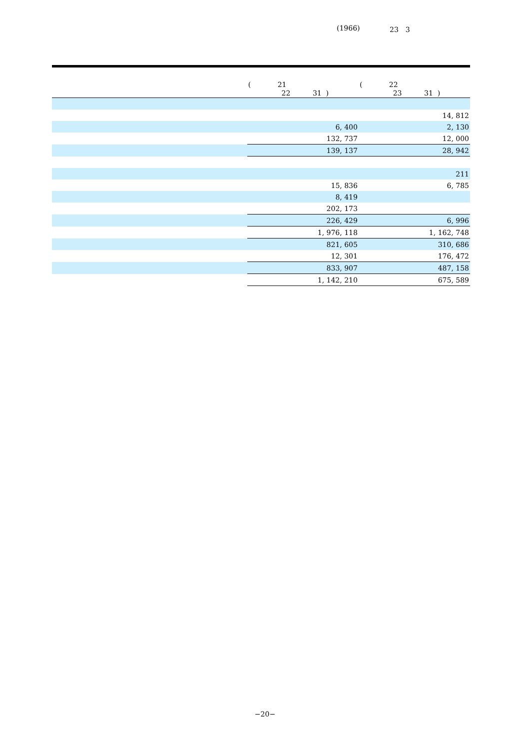(1966) 23　3
| | ( 21 22 31 ) | ( 22 23 31 ) |
| --- | --- | --- |
| | | 14, 812 |
| | 6, 400 | 2, 130 |
| | 132, 737 | 12, 000 |
| | 139, 137 | 28, 942 |
| | | 211 |
| | 15, 836 | 6, 785 |
| | 8, 419 | |
| | 202, 173 | |
| | 226, 429 | 6, 996 |
| | 1, 976, 118 | 1, 162, 748 |
| | 821, 605 | 310, 686 |
| | 12, 301 | 176, 472 |
| | 833, 907 | 487, 158 |
| | 1, 142, 210 | 675, 589 |
−20−